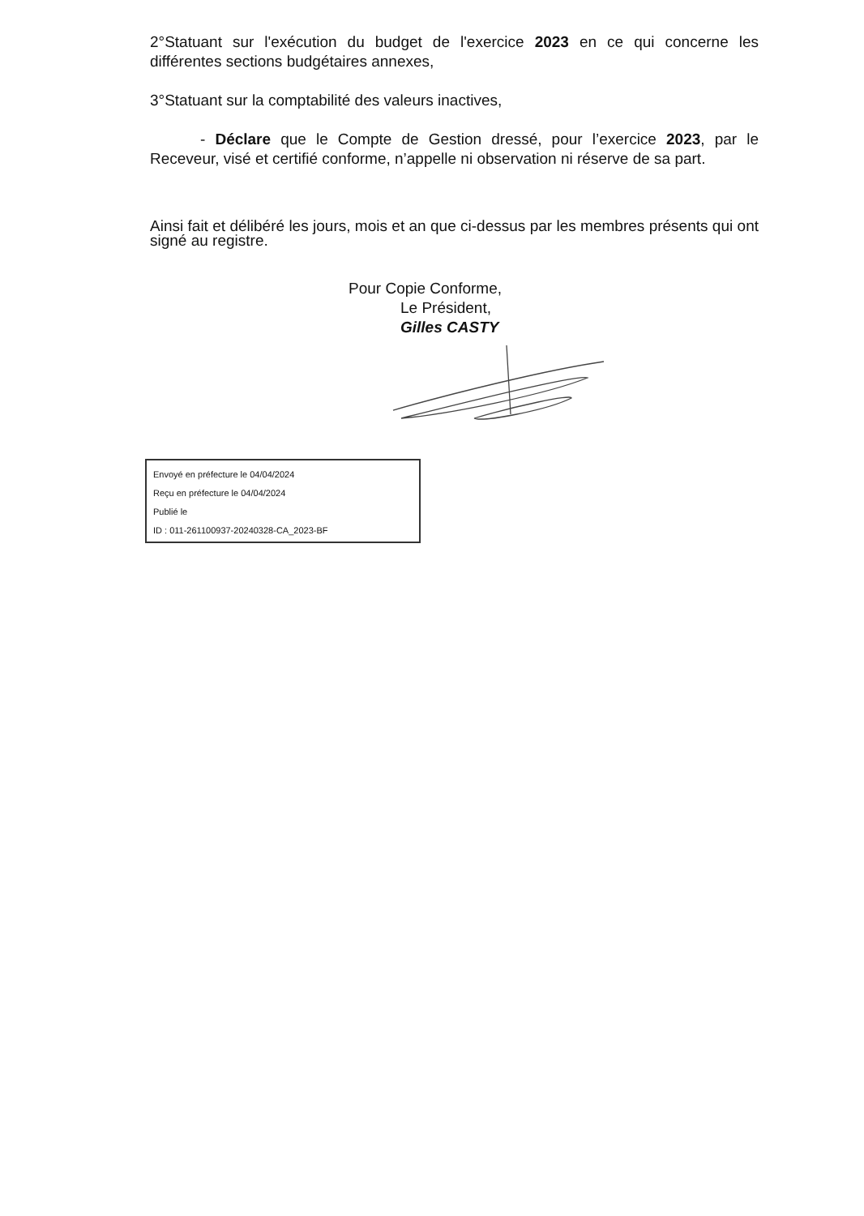2°Statuant sur l'exécution du budget de l'exercice 2023 en ce qui concerne les différentes sections budgétaires annexes,
3°Statuant sur la comptabilité des valeurs inactives,
- Déclare que le Compte de Gestion dressé, pour l’exercice 2023, par le Receveur, visé et certifié conforme, n’appelle ni observation ni réserve de sa part.
Ainsi fait et délibéré les jours, mois et an que ci-dessus par les membres présents qui ont signé au registre.
Pour Copie Conforme,
Le Président,
Gilles CASTY
Envoyé en préfecture le 04/04/2024
Reçu en préfecture le 04/04/2024
Publié le
ID : 011-261100937-20240328-CA_2023-BF